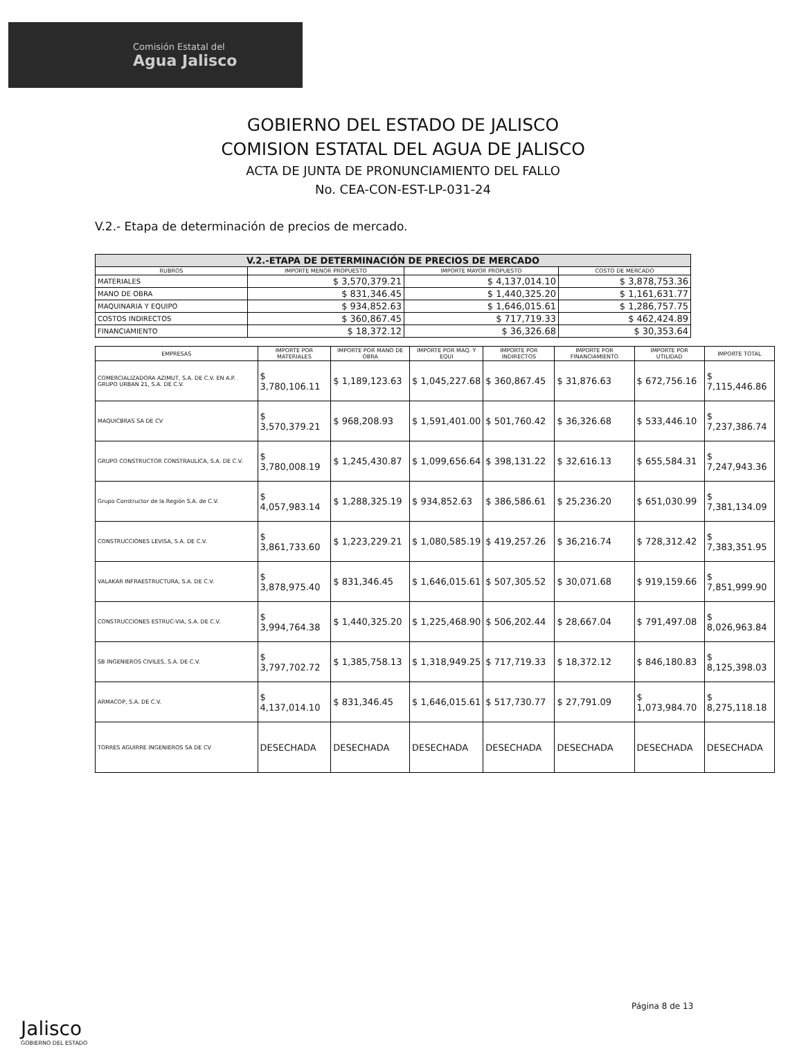Comisión Estatal del
Agua Jalisco
GOBIERNO DEL ESTADO DE JALISCO
COMISION ESTATAL DEL AGUA DE JALISCO
ACTA DE JUNTA DE PRONUNCIAMIENTO DEL FALLO
No. CEA-CON-EST-LP-031-24
V.2.- Etapa de determinación de precios de mercado.
| V.2.-ETAPA DE DETERMINACIÓN DE PRECIOS DE MERCADO | | | |
| --- | --- | --- | --- |
| RUBROS | IMPORTE MENOR PROPUESTO | IMPORTE MAYOR PROPUESTO | COSTO DE MERCADO |
| MATERIALES | $ 3,570,379.21 | $ 4,137,014.10 | $ 3,878,753.36 |
| MANO DE OBRA | $ 831,346.45 | $ 1,440,325.20 | $ 1,161,631.77 |
| MAQUINARIA Y EQUIPO | $ 934,852.63 | $ 1,646,015.61 | $ 1,286,757.75 |
| COSTOS INDIRECTOS | $ 360,867.45 | $ 717,719.33 | $ 462,424.89 |
| FINANCIAMIENTO | $ 18,372.12 | $ 36,326.68 | $ 30,353.64 |
| EMPRESAS | IMPORTE POR MATERIALES | IMPORTE POR MANO DE OBRA | IMPORTE POR MAQ. Y EQUI | IMPORTE POR INDIRECTOS | IMPORTE POR FINANCIAMIENTO | IMPORTE POR UTILIDAD | IMPORTE TOTAL |
| --- | --- | --- | --- | --- | --- | --- | --- |
| COMERCIALIZADORA AZIMUT, S.A. DE C.V. EN A.P. GRUPO URBAN 21, S.A. DE C.V. | $ 3,780,106.11 | $ 1,189,123.63 | $ 1,045,227.68 | $ 360,867.45 | $ 31,876.63 | $ 672,756.16 | $ 7,115,446.86 |
| MAQUICBRAS SA DE CV | $ 3,570,379.21 | $ 968,208.93 | $ 1,591,401.00 | $ 501,760.42 | $ 36,326.68 | $ 533,446.10 | $ 7,237,386.74 |
| GRUPO CONSTRUCTOR CONSTRAULICA, S.A. DE C.V. | $ 3,780,008.19 | $ 1,245,430.87 | $ 1,099,656.64 | $ 398,131.22 | $ 32,616.13 | $ 655,584.31 | $ 7,247,943.36 |
| Grupo Constructor de la Región S.A. de C.V. | $ 4,057,983.14 | $ 1,288,325.19 | $ 934,852.63 | $ 386,586.61 | $ 25,236.20 | $ 651,030.99 | $ 7,381,134.09 |
| CONSTRUCCIONES LEVISA, S.A. DE C.V. | $ 3,861,733.60 | $ 1,223,229.21 | $ 1,080,585.19 | $ 419,257.26 | $ 36,216.74 | $ 728,312.42 | $ 7,383,351.95 |
| VALAKAR INFRAESTRUCTURA, S.A. DE C.V. | $ 3,878,975.40 | $ 831,346.45 | $ 1,646,015.61 | $ 507,305.52 | $ 30,071.68 | $ 919,159.66 | $ 7,851,999.90 |
| CONSTRUCCIONES ESTRUC-VIA, S.A. DE C.V. | $ 3,994,764.38 | $ 1,440,325.20 | $ 1,225,468.90 | $ 506,202.44 | $ 28,667.04 | $ 791,497.08 | $ 8,026,963.84 |
| SB INGENIEROS CIVILES, S.A. DE C.V. | $ 3,797,702.72 | $ 1,385,758.13 | $ 1,318,949.25 | $ 717,719.33 | $ 18,372.12 | $ 846,180.83 | $ 8,125,398.03 |
| ARMACOP, S.A. DE C.V. | $ 4,137,014.10 | $ 831,346.45 | $ 1,646,015.61 | $ 517,730.77 | $ 27,791.09 | $ 1,073,984.70 | $ 8,275,118.18 |
| TORRES AGUIRRE INGENIEROS SA DE CV | DESECHADA | DESECHADA | DESECHADA | DESECHADA | DESECHADA | DESECHADA | DESECHADA |
Página 8 de 13
Jalisco
GOBIERNO DEL ESTADO